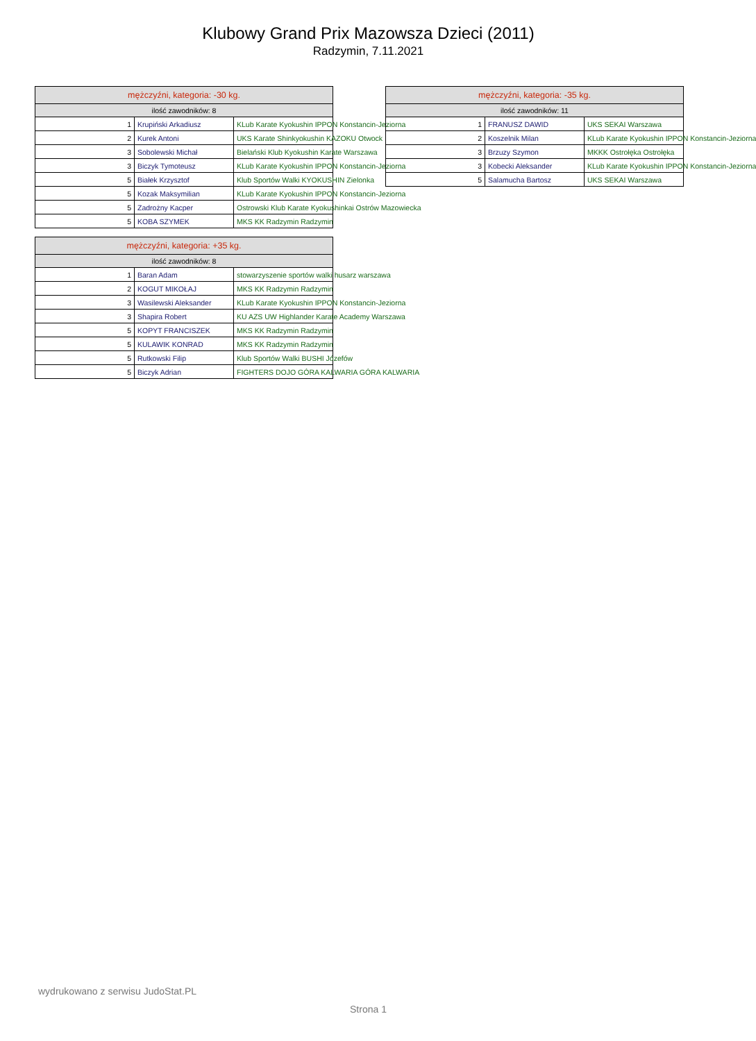Klubowy Grand Prix Mazowsza Dzieci (2011)
Radzymin, 7.11.2021
| mężczyźni, kategoria: -30 kg. | | |
| --- | --- | --- |
| ilość zawodników: 8 | | |
| 1 | Krupiński Arkadiusz | KLub Karate Kyokushin IPPON Konstancin-Jeziorna |
| 2 | Kurek Antoni | UKS Karate Shinkyokushin KAZOKU Otwock |
| 3 | Sobolewski Michał | Bielański Klub Kyokushin Karate Warszawa |
| 3 | Biczyk Tymoteusz | KLub Karate Kyokushin IPPON Konstancin-Jeziorna |
| 5 | Białek Krzysztof | Klub Sportów Walki KYOKUSHIN Zielonka |
| 5 | Kozak Maksymilian | KLub Karate Kyokushin IPPON Konstancin-Jeziorna |
| 5 | Zadrożny Kacper | Ostrowski Klub Karate Kyokushinkai Ostrów Mazowiecka |
| 5 | KOBA SZYMEK | MKS KK Radzymin Radzymin |
| mężczyźni, kategoria: -35 kg. | | |
| --- | --- | --- |
| ilość zawodników: 11 | | |
| 1 | FRANUSZ DAWID | UKS SEKAI Warszawa |
| 2 | Koszelnik Milan | KLub Karate Kyokushin IPPON Konstancin-Jeziorna |
| 3 | Brzuzy Szymon | MKKK Ostrołęka Ostrołęka |
| 3 | Kobecki Aleksander | KLub Karate Kyokushin IPPON Konstancin-Jeziorna |
| 5 | Salamucha Bartosz | UKS SEKAI Warszawa |
| mężczyźni, kategoria: +35 kg. | | |
| --- | --- | --- |
| ilość zawodników: 8 | | |
| 1 | Baran Adam | stowarzyszenie sportów walki husarz warszawa |
| 2 | KOGUT MIKOŁAJ | MKS KK Radzymin Radzymin |
| 3 | Wasilewski Aleksander | KLub Karate Kyokushin IPPON Konstancin-Jeziorna |
| 3 | Shapira Robert | KU AZS UW Highlander Karate Academy Warszawa |
| 5 | KOPYT FRANCISZEK | MKS KK Radzymin Radzymin |
| 5 | KULAWIK KONRAD | MKS KK Radzymin Radzymin |
| 5 | Rutkowski Filip | Klub Sportów Walki BUSHI Józefów |
| 5 | Biczyk Adrian | FIGHTERS DOJO GÓRA KALWARIA GÓRA KALWARIA |
wydrukowano z serwisu JudoStat.PL
Strona 1